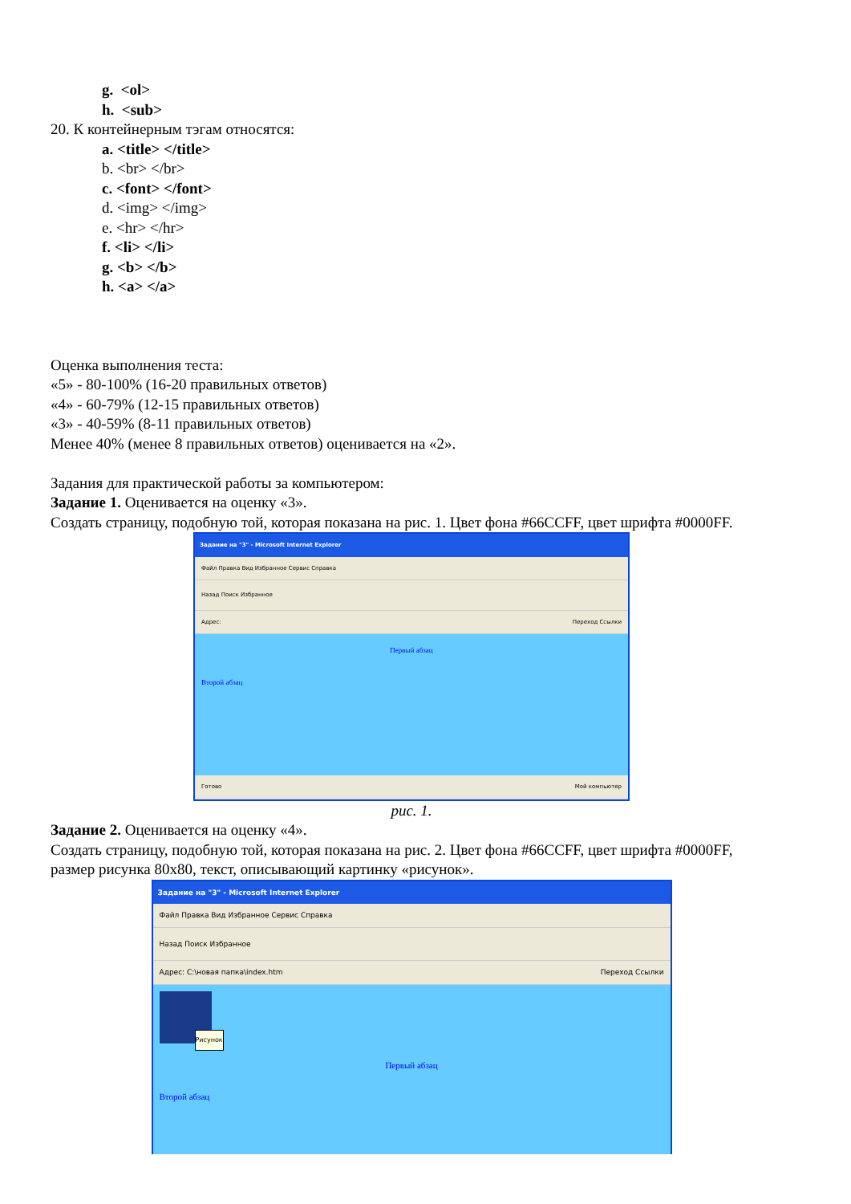g. <ol>
h. <sub>
20. К контейнерным тэгам относятся:
a. <title> </title>
b. <br> </br>
c. <font> </font>
d. <img> </img>
e. <hr> </hr>
f. <li> </li>
g. <b> </b>
h. <a> </a>
Оценка выполнения теста:
«5» - 80-100% (16-20 правильных ответов)
«4» - 60-79% (12-15 правильных ответов)
«3» - 40-59% (8-11 правильных ответов)
Менее 40% (менее 8 правильных ответов) оценивается на «2».
Задания для практической работы за компьютером:
Задание 1. Оценивается на оценку «3».
Создать страницу, подобную той, которая показана на рис. 1. Цвет фона #66CCFF, цвет шрифта #0000FF.
Задание на "3" - Microsoft Internet Explorer
Файл Правка Вид Избранное Сервис Справка
Назад Поиск Избранное
Адрес: Переход Ссылки
Первый абзац
Второй абзац
Готово Мой компьютер
рис. 1.
Задание 2. Оценивается на оценку «4».
Создать страницу, подобную той, которая показана на рис. 2. Цвет фона #66CCFF, цвет шрифта #0000FF, размер рисунка 80x80, текст, описывающий картинку «рисунок».
Задание на "3" - Microsoft Internet Explorer
Файл Правка Вид Избранное Сервис Справка
Назад Поиск Избранное
Адрес: C:\новая папка\index.htm Переход Ссылки
Рисунок
Первый абзац
Второй абзац